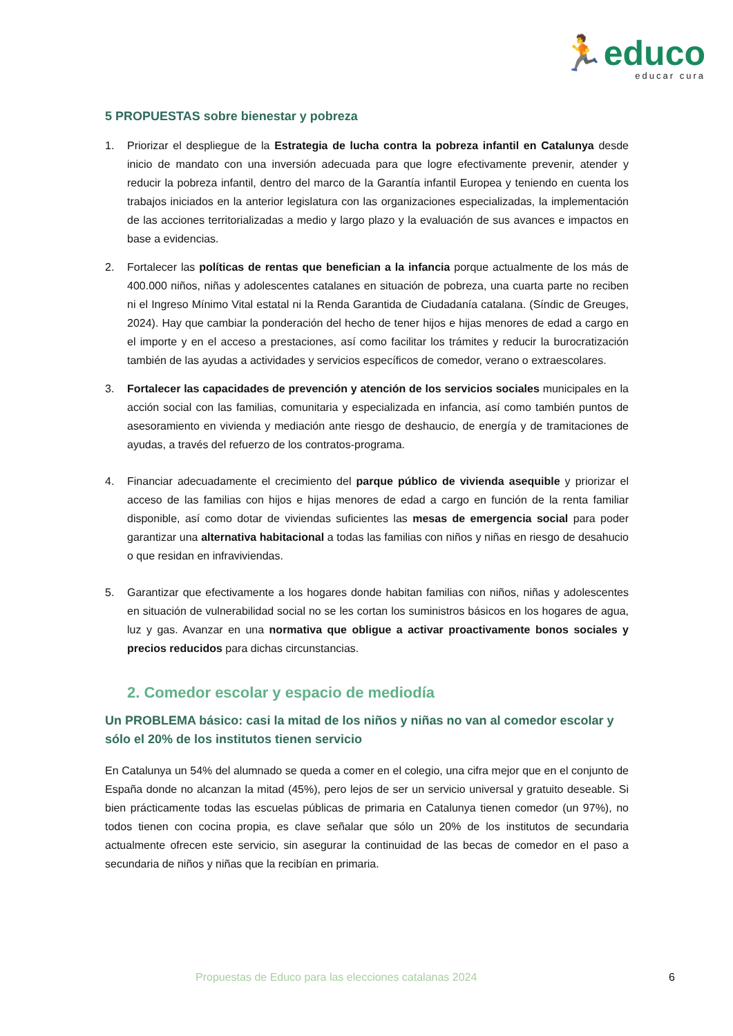🏃educo
educar cura
5 PROPUESTAS sobre bienestar y pobreza
1. Priorizar el despliegue de la Estrategia de lucha contra la pobreza infantil en Catalunya desde inicio de mandato con una inversión adecuada para que logre efectivamente prevenir, atender y reducir la pobreza infantil, dentro del marco de la Garantía infantil Europea y teniendo en cuenta los trabajos iniciados en la anterior legislatura con las organizaciones especializadas, la implementación de las acciones territorializadas a medio y largo plazo y la evaluación de sus avances e impactos en base a evidencias.
2. Fortalecer las políticas de rentas que benefician a la infancia porque actualmente de los más de 400.000 niños, niñas y adolescentes catalanes en situación de pobreza, una cuarta parte no reciben ni el Ingreso Mínimo Vital estatal ni la Renda Garantida de Ciudadanía catalana. (Síndic de Greuges, 2024). Hay que cambiar la ponderación del hecho de tener hijos e hijas menores de edad a cargo en el importe y en el acceso a prestaciones, así como facilitar los trámites y reducir la burocratización también de las ayudas a actividades y servicios específicos de comedor, verano o extraescolares.
3. Fortalecer las capacidades de prevención y atención de los servicios sociales municipales en la acción social con las familias, comunitaria y especializada en infancia, así como también puntos de asesoramiento en vivienda y mediación ante riesgo de deshaucio, de energía y de tramitaciones de ayudas, a través del refuerzo de los contratos-programa.
4. Financiar adecuadamente el crecimiento del parque público de vivienda asequible y priorizar el acceso de las familias con hijos e hijas menores de edad a cargo en función de la renta familiar disponible, así como dotar de viviendas suficientes las mesas de emergencia social para poder garantizar una alternativa habitacional a todas las familias con niños y niñas en riesgo de desahucio o que residan en infraviviendas.
5. Garantizar que efectivamente a los hogares donde habitan familias con niños, niñas y adolescentes en situación de vulnerabilidad social no se les cortan los suministros básicos en los hogares de agua, luz y gas. Avanzar en una normativa que obligue a activar proactivamente bonos sociales y precios reducidos para dichas circunstancias.
2. Comedor escolar y espacio de mediodía
Un PROBLEMA básico: casi la mitad de los niños y niñas no van al comedor escolar y sólo el 20% de los institutos tienen servicio
En Catalunya un 54% del alumnado se queda a comer en el colegio, una cifra mejor que en el conjunto de España donde no alcanzan la mitad (45%), pero lejos de ser un servicio universal y gratuito deseable. Si bien prácticamente todas las escuelas públicas de primaria en Catalunya tienen comedor (un 97%), no todos tienen con cocina propia, es clave señalar que sólo un 20% de los institutos de secundaria actualmente ofrecen este servicio, sin asegurar la continuidad de las becas de comedor en el paso a secundaria de niños y niñas que la recibían en primaria.
Propuestas de Educo para las elecciones catalanas 2024 6